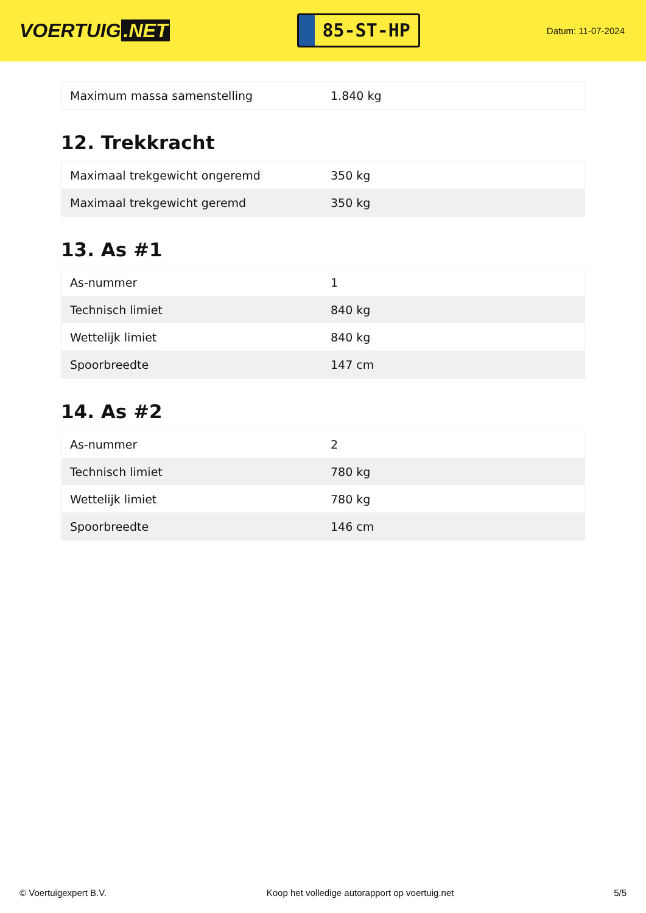VOERTUIG.NET
85-ST-HP
Datum: 11-07-2024
| Maximum massa samenstelling | 1.840 kg |
12. Trekkracht
| Maximaal trekgewicht ongeremd | 350 kg |
| Maximaal trekgewicht geremd | 350 kg |
13. As #1
| As-nummer | 1 |
| Technisch limiet | 840 kg |
| Wettelijk limiet | 840 kg |
| Spoorbreedte | 147 cm |
14. As #2
| As-nummer | 2 |
| Technisch limiet | 780 kg |
| Wettelijk limiet | 780 kg |
| Spoorbreedte | 146 cm |
© Voertuigexpert B.V. Koop het volledige autorapport op voertuig.net 5/5